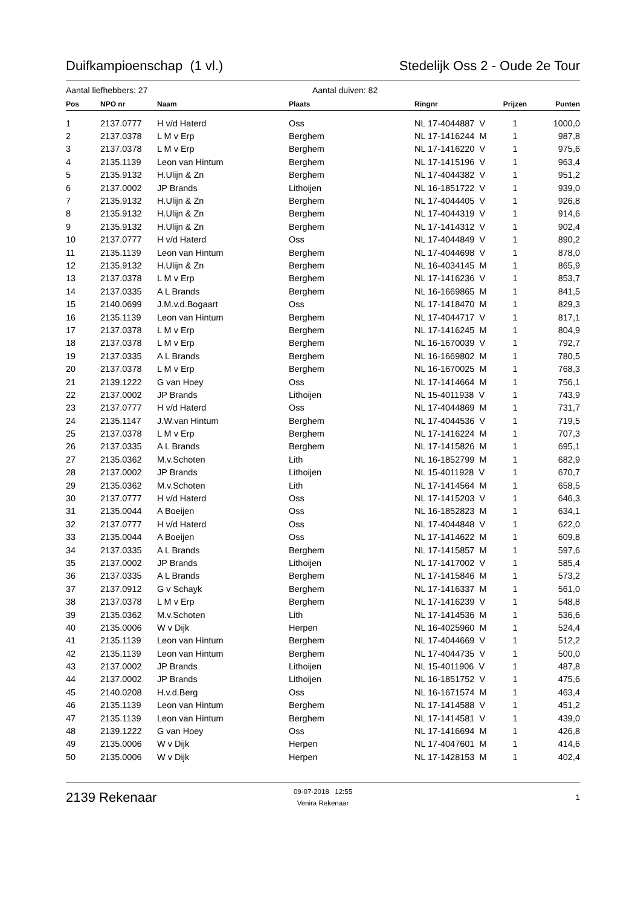Duifkampioenschap (1 vl.) Stedelijk Oss 2 - Oude 2e Tour
Aantal liefhebbers: 27 Aantal duiven: 82
| Pos | NPO nr | Naam | Plaats | Ringnr | Prijzen | Punten |
| --- | --- | --- | --- | --- | --- | --- |
| 1 | 2137.0777 | H v/d Haterd | Oss | NL 17-4044887 V | 1 | 1000,0 |
| 2 | 2137.0378 | L M v Erp | Berghem | NL 17-1416244 M | 1 | 987,8 |
| 3 | 2137.0378 | L M v Erp | Berghem | NL 17-1416220 V | 1 | 975,6 |
| 4 | 2135.1139 | Leon van Hintum | Berghem | NL 17-1415196 V | 1 | 963,4 |
| 5 | 2135.9132 | H.Ulijn & Zn | Berghem | NL 17-4044382 V | 1 | 951,2 |
| 6 | 2137.0002 | JP Brands | Lithoijen | NL 16-1851722 V | 1 | 939,0 |
| 7 | 2135.9132 | H.Ulijn & Zn | Berghem | NL 17-4044405 V | 1 | 926,8 |
| 8 | 2135.9132 | H.Ulijn & Zn | Berghem | NL 17-4044319 V | 1 | 914,6 |
| 9 | 2135.9132 | H.Ulijn & Zn | Berghem | NL 17-1414312 V | 1 | 902,4 |
| 10 | 2137.0777 | H v/d Haterd | Oss | NL 17-4044849 V | 1 | 890,2 |
| 11 | 2135.1139 | Leon van Hintum | Berghem | NL 17-4044698 V | 1 | 878,0 |
| 12 | 2135.9132 | H.Ulijn & Zn | Berghem | NL 16-4034145 M | 1 | 865,9 |
| 13 | 2137.0378 | L M v Erp | Berghem | NL 17-1416236 V | 1 | 853,7 |
| 14 | 2137.0335 | A L Brands | Berghem | NL 16-1669865 M | 1 | 841,5 |
| 15 | 2140.0699 | J.M.v.d.Bogaart | Oss | NL 17-1418470 M | 1 | 829,3 |
| 16 | 2135.1139 | Leon van Hintum | Berghem | NL 17-4044717 V | 1 | 817,1 |
| 17 | 2137.0378 | L M v Erp | Berghem | NL 17-1416245 M | 1 | 804,9 |
| 18 | 2137.0378 | L M v Erp | Berghem | NL 16-1670039 V | 1 | 792,7 |
| 19 | 2137.0335 | A L Brands | Berghem | NL 16-1669802 M | 1 | 780,5 |
| 20 | 2137.0378 | L M v Erp | Berghem | NL 16-1670025 M | 1 | 768,3 |
| 21 | 2139.1222 | G van Hoey | Oss | NL 17-1414664 M | 1 | 756,1 |
| 22 | 2137.0002 | JP Brands | Lithoijen | NL 15-4011938 V | 1 | 743,9 |
| 23 | 2137.0777 | H v/d Haterd | Oss | NL 17-4044869 M | 1 | 731,7 |
| 24 | 2135.1147 | J.W.van Hintum | Berghem | NL 17-4044536 V | 1 | 719,5 |
| 25 | 2137.0378 | L M v Erp | Berghem | NL 17-1416224 M | 1 | 707,3 |
| 26 | 2137.0335 | A L Brands | Berghem | NL 17-1415826 M | 1 | 695,1 |
| 27 | 2135.0362 | M.v.Schoten | Lith | NL 16-1852799 M | 1 | 682,9 |
| 28 | 2137.0002 | JP Brands | Lithoijen | NL 15-4011928 V | 1 | 670,7 |
| 29 | 2135.0362 | M.v.Schoten | Lith | NL 17-1414564 M | 1 | 658,5 |
| 30 | 2137.0777 | H v/d Haterd | Oss | NL 17-1415203 V | 1 | 646,3 |
| 31 | 2135.0044 | A Boeijen | Oss | NL 16-1852823 M | 1 | 634,1 |
| 32 | 2137.0777 | H v/d Haterd | Oss | NL 17-4044848 V | 1 | 622,0 |
| 33 | 2135.0044 | A Boeijen | Oss | NL 17-1414622 M | 1 | 609,8 |
| 34 | 2137.0335 | A L Brands | Berghem | NL 17-1415857 M | 1 | 597,6 |
| 35 | 2137.0002 | JP Brands | Lithoijen | NL 17-1417002 V | 1 | 585,4 |
| 36 | 2137.0335 | A L Brands | Berghem | NL 17-1415846 M | 1 | 573,2 |
| 37 | 2137.0912 | G v Schayk | Berghem | NL 17-1416337 M | 1 | 561,0 |
| 38 | 2137.0378 | L M v Erp | Berghem | NL 17-1416239 V | 1 | 548,8 |
| 39 | 2135.0362 | M.v.Schoten | Lith | NL 17-1414536 M | 1 | 536,6 |
| 40 | 2135.0006 | W v Dijk | Herpen | NL 16-4025960 M | 1 | 524,4 |
| 41 | 2135.1139 | Leon van Hintum | Berghem | NL 17-4044669 V | 1 | 512,2 |
| 42 | 2135.1139 | Leon van Hintum | Berghem | NL 17-4044735 V | 1 | 500,0 |
| 43 | 2137.0002 | JP Brands | Lithoijen | NL 15-4011906 V | 1 | 487,8 |
| 44 | 2137.0002 | JP Brands | Lithoijen | NL 16-1851752 V | 1 | 475,6 |
| 45 | 2140.0208 | H.v.d.Berg | Oss | NL 16-1671574 M | 1 | 463,4 |
| 46 | 2135.1139 | Leon van Hintum | Berghem | NL 17-1414588 V | 1 | 451,2 |
| 47 | 2135.1139 | Leon van Hintum | Berghem | NL 17-1414581 V | 1 | 439,0 |
| 48 | 2139.1222 | G van Hoey | Oss | NL 17-1416694 M | 1 | 426,8 |
| 49 | 2135.0006 | W v Dijk | Herpen | NL 17-4047601 M | 1 | 414,6 |
| 50 | 2135.0006 | W v Dijk | Herpen | NL 17-1428153 M | 1 | 402,4 |
2139 Rekenaar
09-07-2018 12:55
Venira Rekenaar
1